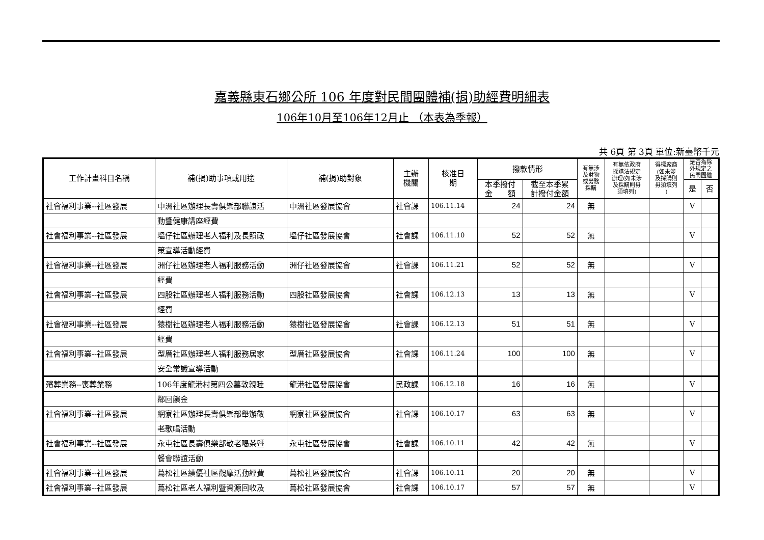嘉義縣東石鄉公所 106 年度對民間團體補(捐)助經費明細表
106年10月至106年12月止 （本表為季報）
共 6頁 第 3頁 單位:新臺幣千元
| 工作計畫科目名稱 | 補(捐)助事項或用途 | 補(捐)助對象 | 主辦 機關 | 核准日 期 | 撥款情形 | | 有無涉 及財物 或勞務 採購 | 有無依政府 採購法規定 辦理(如未涉 及採購則毋 須填列) | 得標廠商 (如未涉 及採購則 毋須填列 ) | 是否為除 外規定之 民間團體 | |
| --- | --- | --- | --- | --- | --- | --- | --- | --- | --- | --- | --- |
| | | | | | 本季撥付 金 額 | 截至本季累 計撥付金額 | | | | | |
| | | | | | | | | | | 是 | 否 |
| 社會福利事業--社區發展 | 中洲社區辦理長壽俱樂部聯誼活 | 中洲社區發展協會 | 社會課 | 106.11.14 | 24 | 24 | 無 | | | V | |
| | 動暨健康講座經費 | | | | | | | | | | |
| 社會福利事業--社區發展 | 塭仔社區辦理老人福利及長照政 | 塭仔社區發展協會 | 社會課 | 106.11.10 | 52 | 52 | 無 | | | V | |
| | 策宣導活動經費 | | | | | | | | | | |
| 社會福利事業--社區發展 | 洲仔社區辦理老人福利服務活動 | 洲仔社區發展協會 | 社會課 | 106.11.21 | 52 | 52 | 無 | | | V | |
| | 經費 | | | | | | | | | | |
| 社會福利事業--社區發展 | 四股社區辦理老人福利服務活動 | 四股社區發展協會 | 社會課 | 106.12.13 | 13 | 13 | 無 | | | V | |
| | 經費 | | | | | | | | | | |
| 社會福利事業--社區發展 | 猿樹社區辦理老人福利服務活動 | 猿樹社區發展協會 | 社會課 | 106.12.13 | 51 | 51 | 無 | | | V | |
| | 經費 | | | | | | | | | | |
| 社會福利事業--社區發展 | 型厝社區辦理老人福利服務居家 | 型厝社區發展協會 | 社會課 | 106.11.24 | 100 | 100 | 無 | | | V | |
| | 安全常識宣導活動 | | | | | | | | | | |
| 殯葬業務--喪葬業務 | 106年度龍港村第四公墓敦親睦 | 龍港社區發展協會 | 民政課 | 106.12.18 | 16 | 16 | 無 | | | V | |
| | 鄰回饋金 | | | | | | | | | | |
| 社會福利事業--社區發展 | 網寮社區辦理長壽俱樂部舉辦敬 | 網寮社區發展協會 | 社會課 | 106.10.17 | 63 | 63 | 無 | | | V | |
| | 老歌唱活動 | | | | | | | | | | |
| 社會福利事業--社區發展 | 永屯社區長壽俱樂部敬老喝茶暨 | 永屯社區發展協會 | 社會課 | 106.10.11 | 42 | 42 | 無 | | | V | |
| | 餐會聯誼活動 | | | | | | | | | | |
| 社會福利事業--社區發展 | 蔦松社區績優社區觀摩活動經費 | 蔦松社區發展協會 | 社會課 | 106.10.11 | 20 | 20 | 無 | | | V | |
| 社會福利事業--社區發展 | 蔦松社區老人福利暨資源回收及 | 蔦松社區發展協會 | 社會課 | 106.10.17 | 57 | 57 | 無 | | | V | |